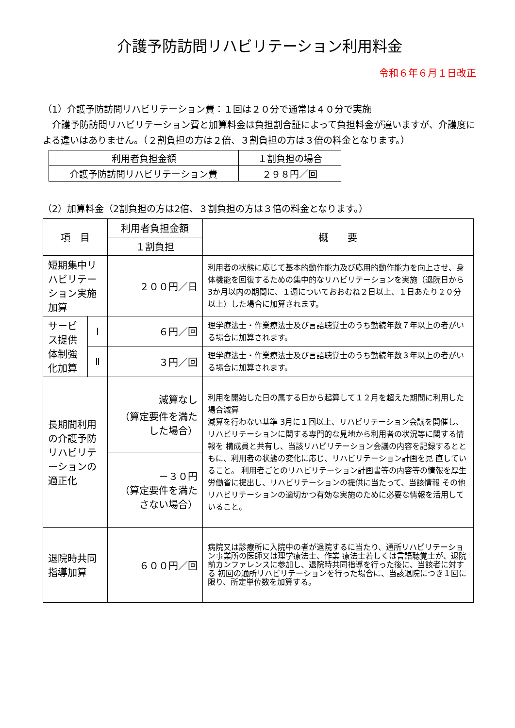介護予防訪問リハビリテーション利用料金
令和６年６月１日改正
（1）介護予防訪問リハビリテーション費：１回は２０分で通常は４０分で実施
　介護予防訪問リハビリテーション費と加算料金は負担割合証によって負担料金が違いますが、介護度による違いはありません。（２割負担の方は２倍、３割負担の方は３倍の料金となります。）
| 利用者負担金額 | １割負担の場合 |
| 介護予防訪問リハビリテーション費 | ２９８円／回 |
（2）加算料金（2割負担の方は2倍、３割負担の方は３倍の料金となります。）
| 項 目 | | 利用者負担金額 | 概 要 |
| --- | --- | --- | --- |
| | | １割負担 | |
| 短期集中リハビリテーション実施加算 | | ２００円／日 | 利用者の状態に応じて基本的動作能力及び応用的動作能力を向上させ、身体機能を回復するための集中的なリハビリテーションを実施（退院日から3か月以内の期間に、１週についておおむね２日以上、１日あたり２０分以上）した場合に加算されます。 |
| サービス提供体制強化加算 | Ⅰ | ６円／回 | 理学療法士・作業療法士及び言語聴覚士のうち勤続年数７年以上の者がいる場合に加算されます。 |
| | Ⅱ | ３円／回 | 理学療法士・作業療法士及び言語聴覚士のうち勤続年数３年以上の者がいる場合に加算されます。 |
| 長期間利用の介護予防リハビリテーションの適正化 | | 減算なし （算定要件を満たした場合） | 利用を開始した日の属する日から起算して１２月を超えた期間に利用した場合減算 減算を行わない基準 3月に１回以上、リハビリテーション会議を開催し、リハビリテーションに関する専門的な見地から利用者の状況等に関する情報を 構成員と共有し、当該リハビリテーション会議の内容を記録するとともに、利用者の状態の変化に応じ、リハビリテーション計画を見 直していること。 利用者ごとのリハビリテーション計画書等の内容等の情報を厚生労働省に提出し、リハビリテーションの提供に当たって、当該情報 その他リハビリテーションの適切かつ有効な実施のために必要な情報を活用していること。 |
| | | －３０円 （算定要件を満たさない場合） | |
| 退院時共同指導加算 | | ６００円／回 | 病院又は診療所に入院中の者が退院するに当たり、通所リハビリテーション事業所の医師又は理学療法士、作業 療法士若しくは言語聴覚士が、退院前カンファレンスに参加し、退院時共同指導を行った後に、当該者に対する 初回の通所リハビリテーションを行った場合に、当該退院につき１回に限り、所定単位数を加算する。 |